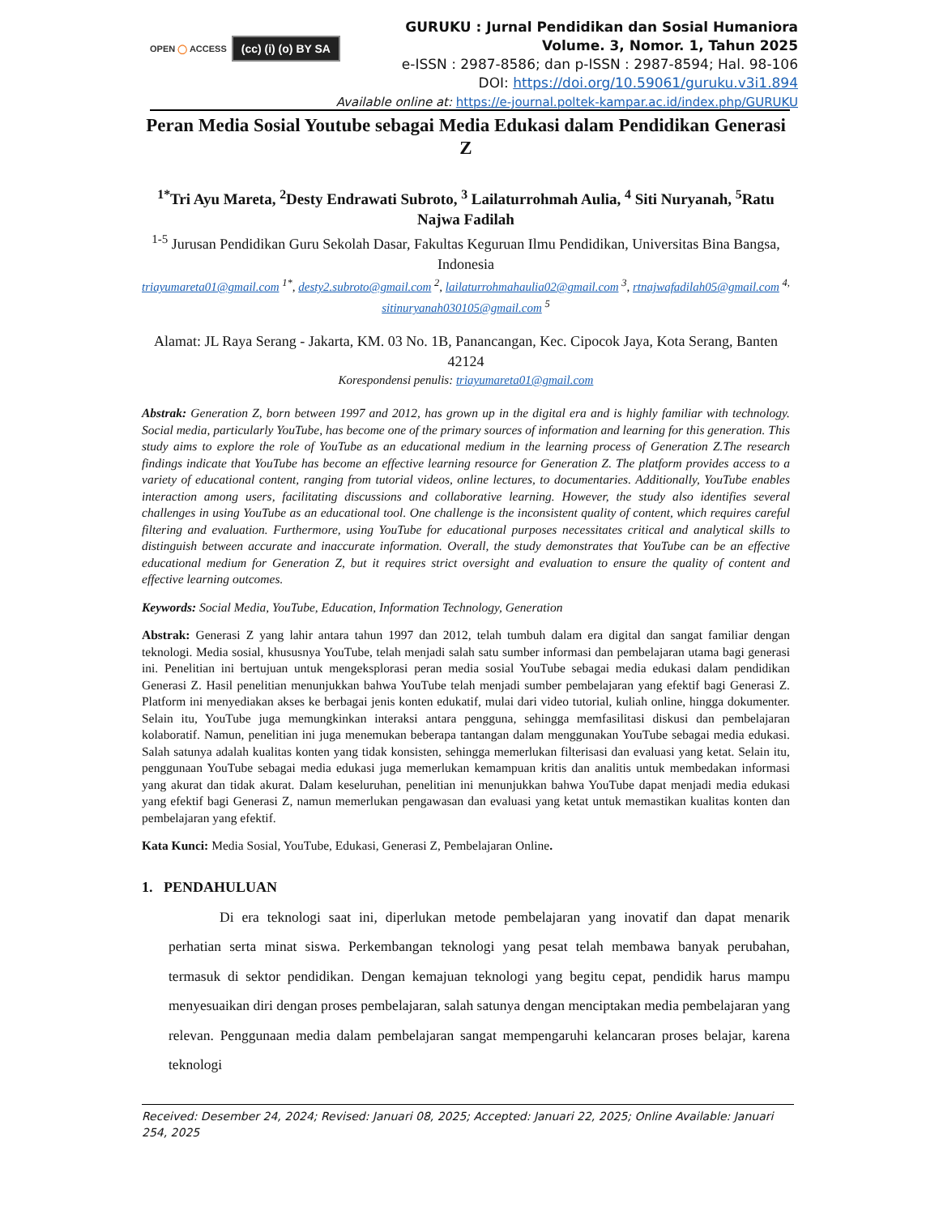OPEN ◯ ACCESS (cc) (i) (o) BY SA
GURUKU : Jurnal Pendidikan dan Sosial Humaniora
Volume. 3, Nomor. 1, Tahun 2025
e-ISSN : 2987-8586; dan p-ISSN : 2987-8594; Hal. 98-106
DOI: https://doi.org/10.59061/guruku.v3i1.894
Available online at: https://e-journal.poltek-kampar.ac.id/index.php/GURUKU
Peran Media Sosial Youtube sebagai Media Edukasi dalam Pendidikan Generasi Z
<sup>1*</sup>Tri Ayu Mareta, <sup>2</sup>Desty Endrawati Subroto, <sup>3</sup> Lailaturrohmah Aulia, <sup>4</sup> Siti Nuryanah, <sup>5</sup>Ratu Najwa Fadilah
<sup>1-5</sup> Jurusan Pendidikan Guru Sekolah Dasar, Fakultas Keguruan Ilmu Pendidikan, Universitas Bina Bangsa, Indonesia
triayumareta01@gmail.com <sup>1*</sup>, desty2.subroto@gmail.com <sup>2</sup>, lailaturrohmahaulia02@gmail.com <sup>3</sup>, rtnajwafadilah05@gmail.com <sup>4,</sup> sitinuryanah030105@gmail.com <sup>5</sup>
Alamat: JL Raya Serang - Jakarta, KM. 03 No. 1B, Panancangan, Kec. Cipocok Jaya, Kota Serang, Banten 42124
Korespondensi penulis: triayumareta01@gmail.com
Abstrak: Generation Z, born between 1997 and 2012, has grown up in the digital era and is highly familiar with technology. Social media, particularly YouTube, has become one of the primary sources of information and learning for this generation. This study aims to explore the role of YouTube as an educational medium in the learning process of Generation Z.The research findings indicate that YouTube has become an effective learning resource for Generation Z. The platform provides access to a variety of educational content, ranging from tutorial videos, online lectures, to documentaries. Additionally, YouTube enables interaction among users, facilitating discussions and collaborative learning. However, the study also identifies several challenges in using YouTube as an educational tool. One challenge is the inconsistent quality of content, which requires careful filtering and evaluation. Furthermore, using YouTube for educational purposes necessitates critical and analytical skills to distinguish between accurate and inaccurate information. Overall, the study demonstrates that YouTube can be an effective educational medium for Generation Z, but it requires strict oversight and evaluation to ensure the quality of content and effective learning outcomes.
Keywords: Social Media, YouTube, Education, Information Technology, Generation
Abstrak: Generasi Z yang lahir antara tahun 1997 dan 2012, telah tumbuh dalam era digital dan sangat familiar dengan teknologi. Media sosial, khususnya YouTube, telah menjadi salah satu sumber informasi dan pembelajaran utama bagi generasi ini. Penelitian ini bertujuan untuk mengeksplorasi peran media sosial YouTube sebagai media edukasi dalam pendidikan Generasi Z. Hasil penelitian menunjukkan bahwa YouTube telah menjadi sumber pembelajaran yang efektif bagi Generasi Z. Platform ini menyediakan akses ke berbagai jenis konten edukatif, mulai dari video tutorial, kuliah online, hingga dokumenter. Selain itu, YouTube juga memungkinkan interaksi antara pengguna, sehingga memfasilitasi diskusi dan pembelajaran kolaboratif. Namun, penelitian ini juga menemukan beberapa tantangan dalam menggunakan YouTube sebagai media edukasi. Salah satunya adalah kualitas konten yang tidak konsisten, sehingga memerlukan filterisasi dan evaluasi yang ketat. Selain itu, penggunaan YouTube sebagai media edukasi juga memerlukan kemampuan kritis dan analitis untuk membedakan informasi yang akurat dan tidak akurat. Dalam keseluruhan, penelitian ini menunjukkan bahwa YouTube dapat menjadi media edukasi yang efektif bagi Generasi Z, namun memerlukan pengawasan dan evaluasi yang ketat untuk memastikan kualitas konten dan pembelajaran yang efektif.
Kata Kunci: Media Sosial, YouTube, Edukasi, Generasi Z, Pembelajaran Online.
1. PENDAHULUAN
Di era teknologi saat ini, diperlukan metode pembelajaran yang inovatif dan dapat menarik perhatian serta minat siswa. Perkembangan teknologi yang pesat telah membawa banyak perubahan, termasuk di sektor pendidikan. Dengan kemajuan teknologi yang begitu cepat, pendidik harus mampu menyesuaikan diri dengan proses pembelajaran, salah satunya dengan menciptakan media pembelajaran yang relevan. Penggunaan media dalam pembelajaran sangat mempengaruhi kelancaran proses belajar, karena teknologi
Received: Desember 24, 2024; Revised: Januari 08, 2025; Accepted: Januari 22, 2025; Online Available: Januari 254, 2025